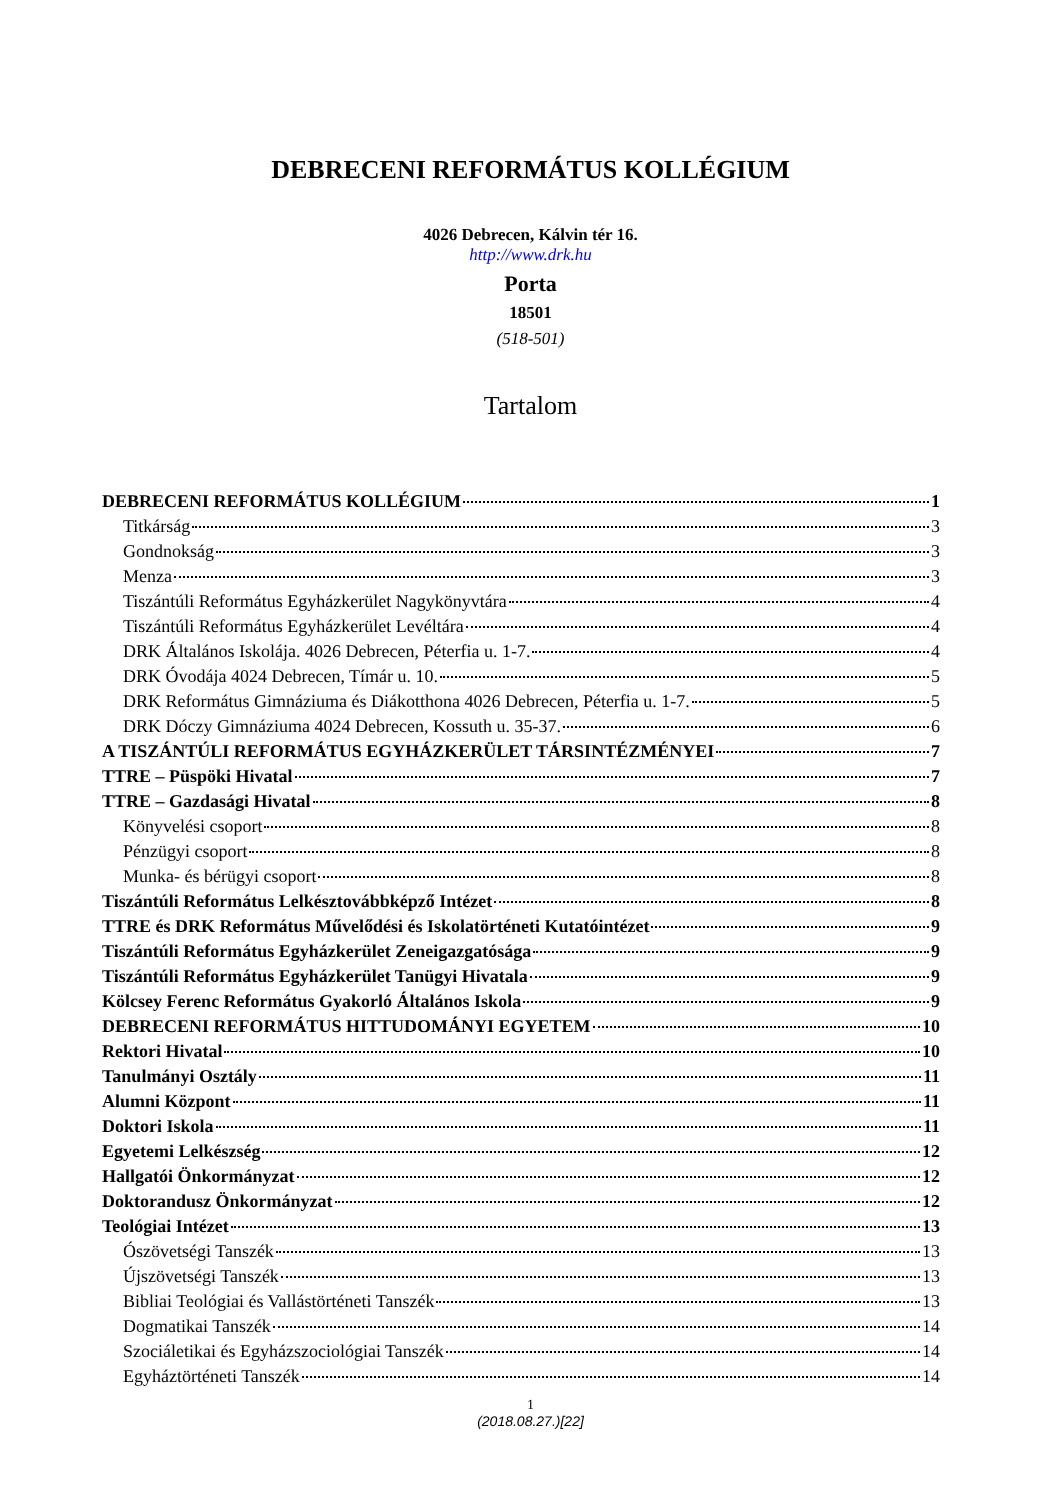DEBRECENI REFORMÁTUS KOLLÉGIUM
4026 Debrecen, Kálvin tér 16.
http://www.drk.hu
Porta
18501
(518-501)
Tartalom
DEBRECENI REFORMÁTUS KOLLÉGIUM 1
Titkárság 3
Gondnokság 3
Menza 3
Tiszántúli Református Egyházkerület Nagykönyvtára 4
Tiszántúli Református Egyházkerület Levéltára 4
DRK Általános Iskolája. 4026 Debrecen, Péterfia u. 1-7. 4
DRK Óvodája 4024 Debrecen, Tímár u. 10. 5
DRK Református Gimnáziuma és Diákotthona 4026 Debrecen, Péterfia u. 1-7. 5
DRK Dóczy Gimnáziuma 4024 Debrecen, Kossuth u. 35-37. 6
A TISZÁNTÚLI REFORMÁTUS EGYHÁZKERÜLET TÁRSINTÉZMÉNYEI 7
TTRE – Püspöki Hivatal 7
TTRE – Gazdasági Hivatal 8
Könyvelési csoport 8
Pénzügyi csoport 8
Munka- és bérügyi csoport 8
Tiszántúli Református Lelkésztovábbképző Intézet 8
TTRE és DRK Református Művelődési és Iskolatörténeti Kutatóintézet 9
Tiszántúli Református Egyházkerület Zeneigazgatósága 9
Tiszántúli Református Egyházkerület Tanügyi Hivatala 9
Kölcsey Ferenc Református Gyakorló Általános Iskola 9
DEBRECENI REFORMÁTUS HITTUDOMÁNYI EGYETEM 10
Rektori Hivatal 10
Tanulmányi Osztály 11
Alumni Központ 11
Doktori Iskola 11
Egyetemi Lelkészség 12
Hallgatói Önkormányzat 12
Doktorandusz Önkormányzat 12
Teológiai Intézet 13
Ószövetségi Tanszék 13
Újszövetségi Tanszék 13
Bibliai Teológiai és Vallástörténeti Tanszék 13
Dogmatikai Tanszék 14
Szociáletikai és Egyházszociológiai Tanszék 14
Egyháztörténeti Tanszék 14
1
(2018.08.27.)[22]